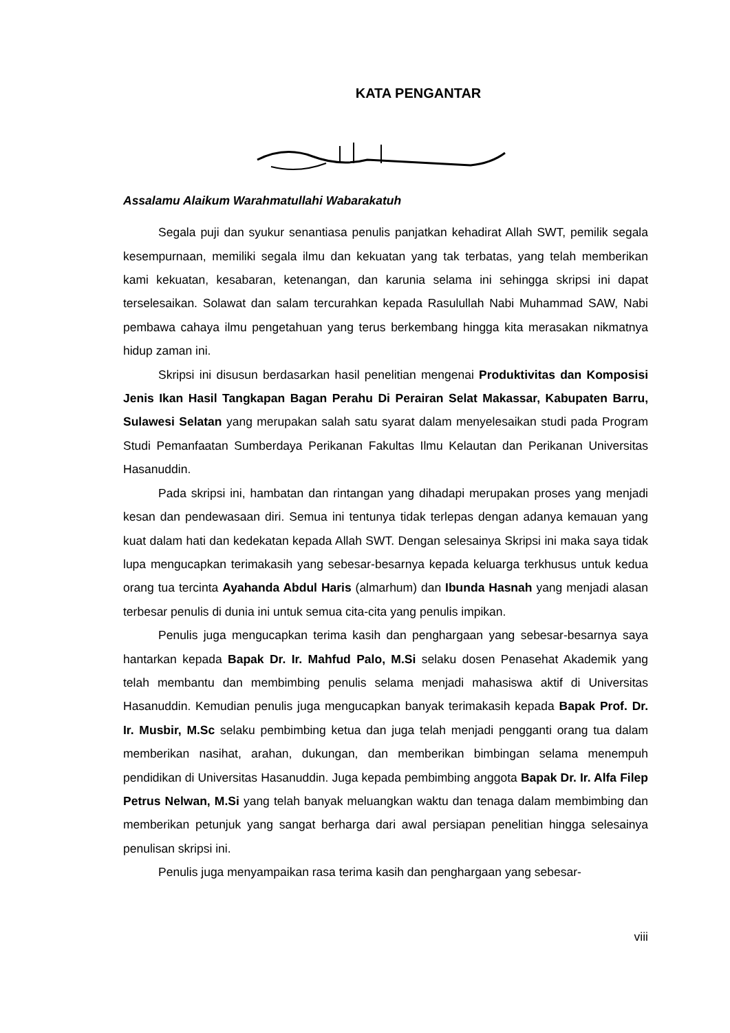KATA PENGANTAR
Assalamu Alaikum Warahmatullahi Wabarakatuh
Segala puji dan syukur senantiasa penulis panjatkan kehadirat Allah SWT, pemilik segala kesempurnaan, memiliki segala ilmu dan kekuatan yang tak terbatas, yang telah memberikan kami kekuatan, kesabaran, ketenangan, dan karunia selama ini sehingga skripsi ini dapat terselesaikan. Solawat dan salam tercurahkan kepada Rasulullah Nabi Muhammad SAW, Nabi pembawa cahaya ilmu pengetahuan yang terus berkembang hingga kita merasakan nikmatnya hidup zaman ini.
Skripsi ini disusun berdasarkan hasil penelitian mengenai Produktivitas dan Komposisi Jenis Ikan Hasil Tangkapan Bagan Perahu Di Perairan Selat Makassar, Kabupaten Barru, Sulawesi Selatan yang merupakan salah satu syarat dalam menyelesaikan studi pada Program Studi Pemanfaatan Sumberdaya Perikanan Fakultas Ilmu Kelautan dan Perikanan Universitas Hasanuddin.
Pada skripsi ini, hambatan dan rintangan yang dihadapi merupakan proses yang menjadi kesan dan pendewasaan diri. Semua ini tentunya tidak terlepas dengan adanya kemauan yang kuat dalam hati dan kedekatan kepada Allah SWT. Dengan selesainya Skripsi ini maka saya tidak lupa mengucapkan terimakasih yang sebesar-besarnya kepada keluarga terkhusus untuk kedua orang tua tercinta Ayahanda Abdul Haris (almarhum) dan Ibunda Hasnah yang menjadi alasan terbesar penulis di dunia ini untuk semua cita-cita yang penulis impikan.
Penulis juga mengucapkan terima kasih dan penghargaan yang sebesar-besarnya saya hantarkan kepada Bapak Dr. Ir. Mahfud Palo, M.Si selaku dosen Penasehat Akademik yang telah membantu dan membimbing penulis selama menjadi mahasiswa aktif di Universitas Hasanuddin. Kemudian penulis juga mengucapkan banyak terimakasih kepada Bapak Prof. Dr. Ir. Musbir, M.Sc selaku pembimbing ketua dan juga telah menjadi pengganti orang tua dalam memberikan nasihat, arahan, dukungan, dan memberikan bimbingan selama menempuh pendidikan di Universitas Hasanuddin. Juga kepada pembimbing anggota Bapak Dr. Ir. Alfa Filep Petrus Nelwan, M.Si yang telah banyak meluangkan waktu dan tenaga dalam membimbing dan memberikan petunjuk yang sangat berharga dari awal persiapan penelitian hingga selesainya penulisan skripsi ini.
Penulis juga menyampaikan rasa terima kasih dan penghargaan yang sebesar-
viii